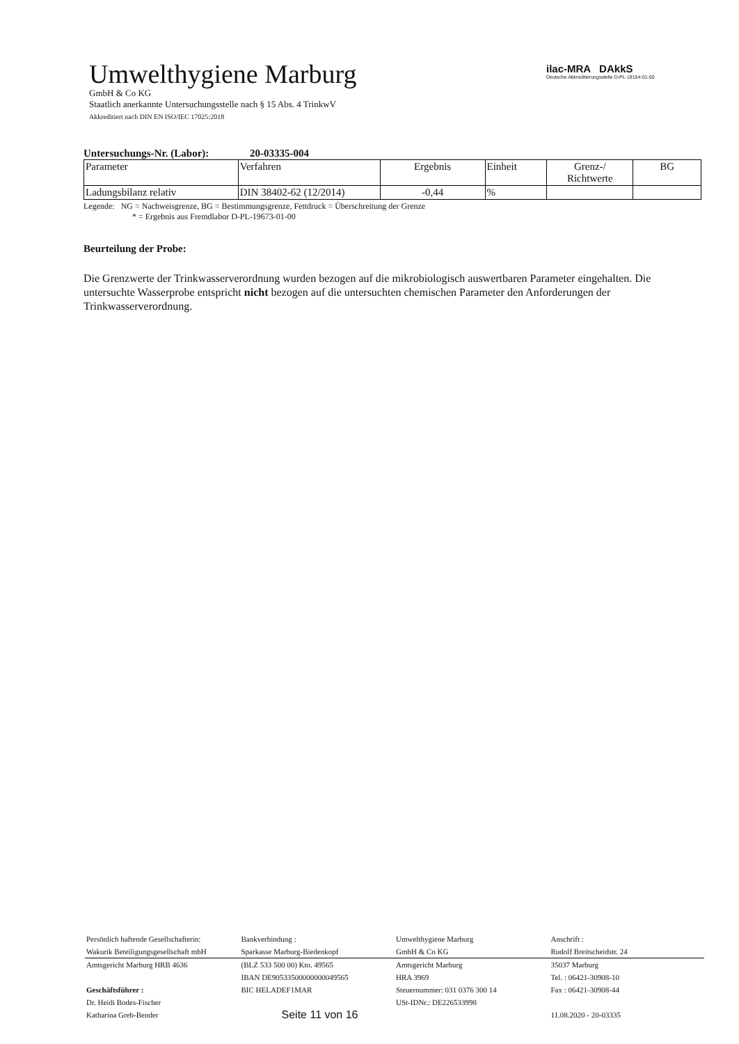Umwelthygiene Marburg
GmbH & Co KG
Staatlich anerkannte Untersuchungsstelle nach § 15 Abs. 4 TrinkwV
Akkreditiert nach DIN EN ISO/IEC 17025:2018
ilac-MRA DAkkS
Deutsche Akkreditierungsstelle D-PL-19154-01-00
Untersuchungs-Nr. (Labor): 20-03335-004
| Parameter | Verfahren | Ergebnis | Einheit | Grenz-/ Richtwerte | BG |
| --- | --- | --- | --- | --- | --- |
| Ladungsbilanz relativ | DIN 38402-62 (12/2014) | -0,44 | % | | |
Legende: NG = Nachweisgrenze, BG = Bestimmungsgrenze, Fettdruck = Überschreitung der Grenze
* = Ergebnis aus Fremdlabor D-PL-19673-01-00
Beurteilung der Probe:
Die Grenzwerte der Trinkwasserverordnung wurden bezogen auf die mikrobiologisch auswertbaren Parameter eingehalten. Die untersuchte Wasserprobe entspricht nicht bezogen auf die untersuchten chemischen Parameter den Anforderungen der Trinkwasserverordnung.
| Persönlich haftende Gesellschafterin: | Bankverbindung : | Umwelthygiene Marburg | Anschrift : |
| Wakurik Beteiligungsgesellschaft mbH | Sparkasse Marburg-Biedenkopf | GmbH & Co KG | Rudolf Breitscheidstr. 24 |
| Amtsgericht Marburg HRB 4636 | (BLZ 533 500 00) Kto. 49565 | Amtsgericht Marburg | 35037 Marburg |
| | IBAN DE90533500000000049565 | HRA 3969 | Tel. : 06421-30908-10 |
| Geschäftsführer : | BIC HELADEF1MAR | Steuernummer: 031 0376 300 14 | Fax : 06421-30908-44 |
| Dr. Heidi Bodes-Fischer | | USt-IDNr.: DE226533998 | |
| Katharina Greb-Bender | Seite 11 von 16 | | 11.08.2020 - 20-03335 |